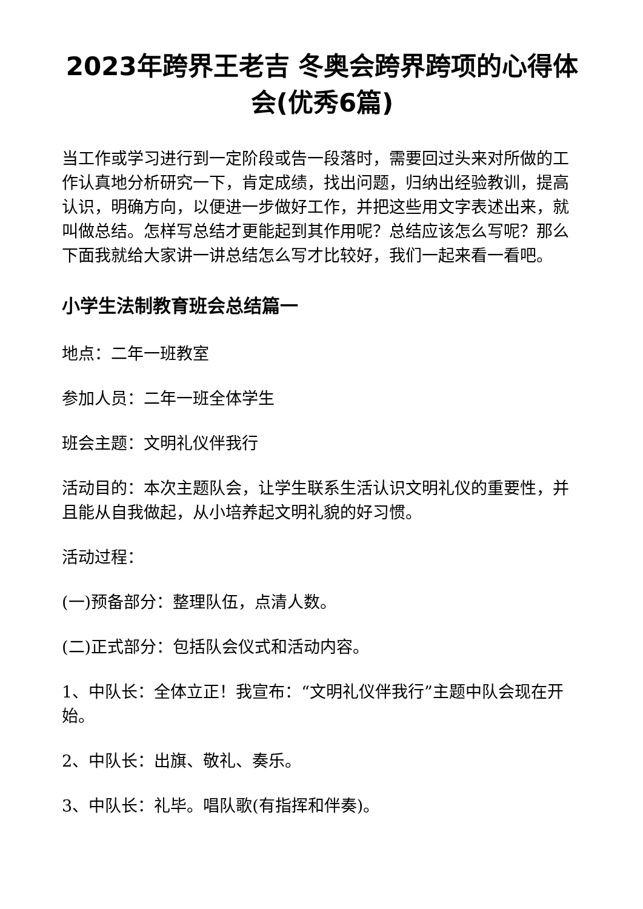2023年跨界王老吉 冬奥会跨界跨项的心得体会(优秀6篇)
当工作或学习进行到一定阶段或告一段落时，需要回过头来对所做的工作认真地分析研究一下，肯定成绩，找出问题，归纳出经验教训，提高认识，明确方向，以便进一步做好工作，并把这些用文字表述出来，就叫做总结。怎样写总结才更能起到其作用呢？总结应该怎么写呢？那么下面我就给大家讲一讲总结怎么写才比较好，我们一起来看一看吧。
小学生法制教育班会总结篇一
地点：二年一班教室
参加人员：二年一班全体学生
班会主题：文明礼仪伴我行
活动目的：本次主题队会，让学生联系生活认识文明礼仪的重要性，并且能从自我做起，从小培养起文明礼貌的好习惯。
活动过程：
(一)预备部分：整理队伍，点清人数。
(二)正式部分：包括队会仪式和活动内容。
1、中队长：全体立正！我宣布：“文明礼仪伴我行”主题中队会现在开始。
2、中队长：出旗、敬礼、奏乐。
3、中队长：礼毕。唱队歌(有指挥和伴奏)。